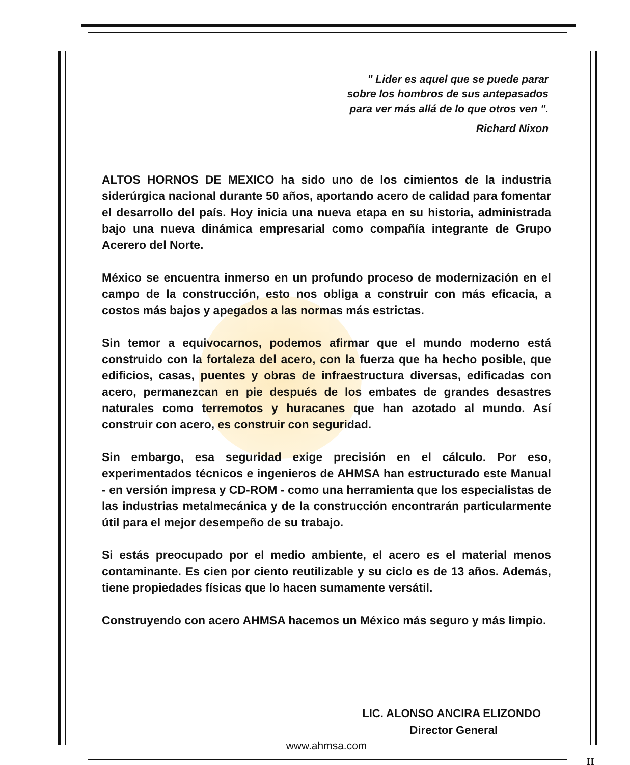" Lider es aquel que se puede parar
sobre los hombros de sus antepasados
para ver más allá de lo que otros ven ".
Richard Nixon
ALTOS HORNOS DE MEXICO ha sido uno de los cimientos de la industria siderúrgica nacional durante 50 años, aportando acero de calidad para fomentar el desarrollo del país. Hoy inicia una nueva etapa en su historia, administrada bajo una nueva dinámica empresarial como compañía integrante de Grupo Acerero del Norte.
México se encuentra inmerso en un profundo proceso de modernización en el campo de la construcción, esto nos obliga a construir con más eficacia, a costos más bajos y apegados a las normas más estrictas.
Sin temor a equivocarnos, podemos afirmar que el mundo moderno está construido con la fortaleza del acero, con la fuerza que ha hecho posible, que edificios, casas, puentes y obras de infraestructura diversas, edificadas con acero, permanezcan en pie después de los embates de grandes desastres naturales como terremotos y huracanes que han azotado al mundo. Así construir con acero, es construir con seguridad.
Sin embargo, esa seguridad exige precisión en el cálculo. Por eso, experimentados técnicos e ingenieros de AHMSA han estructurado este Manual - en versión impresa y CD-ROM - como una herramienta que los especialistas de las industrias metalmecánica y de la construcción encontrarán particularmente útil para el mejor desempeño de su trabajo.
Si estás preocupado por el medio ambiente, el acero es el material menos contaminante. Es cien por ciento reutilizable y su ciclo es de 13 años. Además, tiene propiedades físicas que lo hacen sumamente versátil.
Construyendo con acero AHMSA hacemos un México más seguro y más limpio.
LIC. ALONSO ANCIRA ELIZONDO
Director General
www.ahmsa.com
II